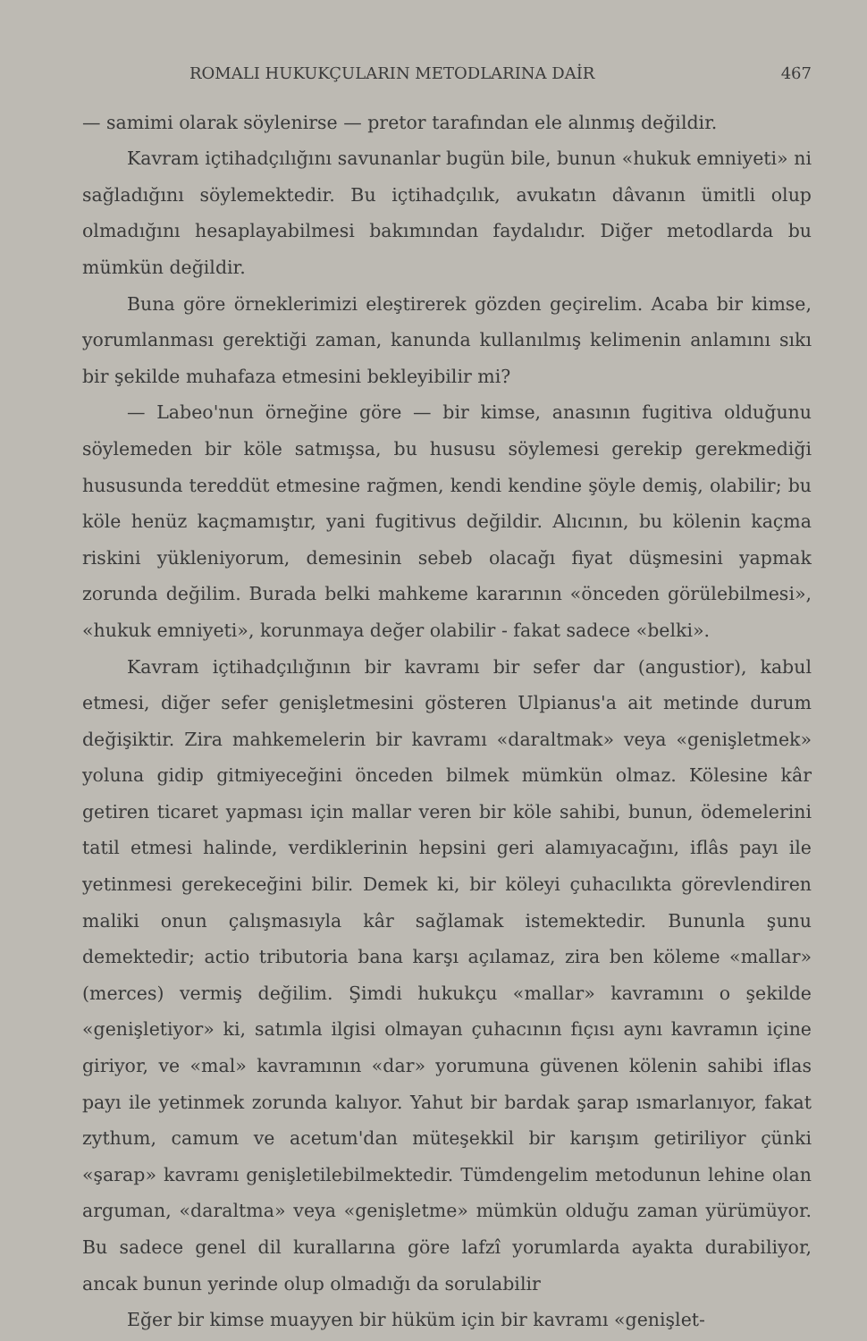ROMALI HUKUKÇULARIN METODLARINA DAİR 467
— samimi olarak söylenirse — pretor tarafından ele alınmış değildir.
Kavram içtihadçılığını savunanlar bugün bile, bunun «hukuk emniyeti» ni sağladığını söylemektedir. Bu içtihadçılık, avukatın dâvanın ümitli olup olmadığını hesaplayabilmesi bakımından faydalıdır. Diğer metodlarda bu mümkün değildir.
Buna göre örneklerimizi eleştirerek gözden geçirelim. Acaba bir kimse, yorumlanması gerektiği zaman, kanunda kullanılmış kelimenin anlamını sıkı bir şekilde muhafaza etmesini bekleyibilir mi?
— Labeo'nun örneğine göre — bir kimse, anasının fugitiva olduğunu söylemeden bir köle satmışsa, bu hususu söylemesi gerekip gerekmediği hususunda tereddüt etmesine rağmen, kendi kendine şöyle demiş, olabilir; bu köle henüz kaçmamıştır, yani fugitivus değildir. Alıcının, bu kölenin kaçma riskini yükleniyorum, demesinin sebeb olacağı fiyat düşmesini yapmak zorunda değilim. Burada belki mahkeme kararının «önceden görülebilmesi», «hukuk emniyeti», korunmaya değer olabilir - fakat sadece «belki».
Kavram içtihadçılığının bir kavramı bir sefer dar (angustior), kabul etmesi, diğer sefer genişletmesini gösteren Ulpianus'a ait metinde durum değişiktir. Zira mahkemelerin bir kavramı «daraltmak» veya «genişletmek» yoluna gidip gitmiyeceğini önceden bilmek mümkün olmaz. Kölesine kâr getiren ticaret yapması için mallar veren bir köle sahibi, bunun, ödemelerini tatil etmesi halinde, verdiklerinin hepsini geri alamıyacağını, iflâs payı ile yetinmesi gerekeceğini bilir. Demek ki, bir köleyi çuhacılıkta görevlendiren maliki onun çalışmasıyla kâr sağlamak istemektedir. Bununla şunu demektedir; actio tributoria bana karşı açılamaz, zira ben köleme «mallar» (merces) vermiş değilim. Şimdi hukukçu «mallar» kavramını o şekilde «genişletiyor» ki, satımla ilgisi olmayan çuhacının fıçısı aynı kavramın içine giriyor, ve «mal» kavramının «dar» yorumuna güvenen kölenin sahibi iflas payı ile yetinmek zorunda kalıyor. Yahut bir bardak şarap ısmarlanıyor, fakat zythum, camum ve acetum'dan müteşekkil bir karışım getiriliyor çünki «şarap» kavramı genişletilebilmektedir. Tümdengelim metodunun lehine olan arguman, «daraltma» veya «genişletme» mümkün olduğu zaman yürümüyor. Bu sadece genel dil kurallarına göre lafzî yorumlarda ayakta durabiliyor, ancak bunun yerinde olup olmadığı da sorulabilir
Eğer bir kimse muayyen bir hüküm için bir kavramı «genişlet-